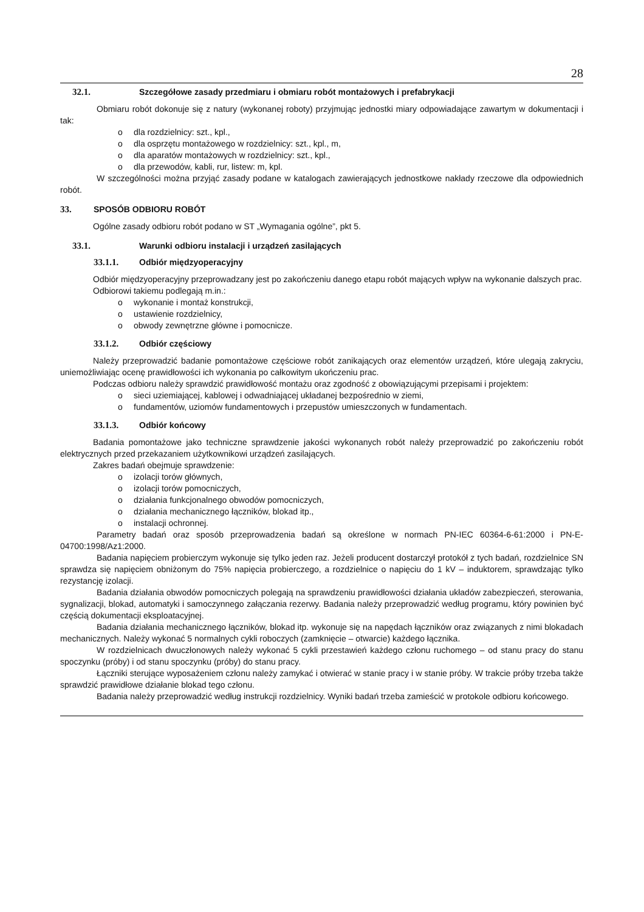28
32.1. Szczegółowe zasady przedmiaru i obmiaru robót montażowych i prefabrykacji
Obmiaru robót dokonuje się z natury (wykonanej roboty) przyjmując jednostki miary odpowiadające zawartym w dokumentacji i tak:
o dla rozdzielnicy: szt., kpl.,
o dla osprzętu montażowego w rozdzielnicy: szt., kpl., m,
o dla aparatów montażowych w rozdzielnicy: szt., kpl.,
o dla przewodów, kabli, rur, listew: m, kpl.
W szczególności można przyjąć zasady podane w katalogach zawierających jednostkowe nakłady rzeczowe dla odpowiednich robót.
33. SPOSÓB ODBIORU ROBÓT
Ogólne zasady odbioru robót podano w ST „Wymagania ogólne”, pkt 5.
33.1. Warunki odbioru instalacji i urządzeń zasilających
33.1.1. Odbiór międzyoperacyjny
Odbiór międzyoperacyjny przeprowadzany jest po zakończeniu danego etapu robót mających wpływ na wykonanie dalszych prac.
Odbiorowi takiemu podlegają m.in.:
o wykonanie i montaż konstrukcji,
o ustawienie rozdzielnicy,
o obwody zewnętrzne główne i pomocnicze.
33.1.2. Odbiór częściowy
Należy przeprowadzić badanie pomontażowe częściowe robót zanikających oraz elementów urządzeń, które ulegają zakryciu, uniemożliwiając ocenę prawidłowości ich wykonania po całkowitym ukończeniu prac.
Podczas odbioru należy sprawdzić prawidłowość montażu oraz zgodność z obowiązującymi przepisami i projektem:
o sieci uziemiającej, kablowej i odwadniającej układanej bezpośrednio w ziemi,
o fundamentów, uziomów fundamentowych i przepustów umieszczonych w fundamentach.
33.1.3. Odbiór końcowy
Badania pomontażowe jako techniczne sprawdzenie jakości wykonanych robót należy przeprowadzić po zakończeniu robót elektrycznych przed przekazaniem użytkownikowi urządzeń zasilających.
Zakres badań obejmuje sprawdzenie:
o izolacji torów głównych,
o izolacji torów pomocniczych,
o działania funkcjonalnego obwodów pomocniczych,
o działania mechanicznego łączników, blokad itp.,
o instalacji ochronnej.
Parametry badań oraz sposób przeprowadzenia badań są określone w normach PN-IEC 60364-6-61:2000 i PN-E-04700:1998/Az1:2000.
Badania napięciem probierczym wykonuje się tylko jeden raz. Jeżeli producent dostarczył protokół z tych badań, rozdzielnice SN sprawdza się napięciem obniżonym do 75% napięcia probierczego, a rozdzielnice o napięciu do 1 kV – induktorem, sprawdzając tylko rezystancję izolacji.
Badania działania obwodów pomocniczych polegają na sprawdzeniu prawidłowości działania układów zabezpieczeń, sterowania, sygnalizacji, blokad, automatyki i samoczynnego załączania rezerwy. Badania należy przeprowadzić według programu, który powinien być częścią dokumentacji eksploatacyjnej.
Badania działania mechanicznego łączników, blokad itp. wykonuje się na napędach łączników oraz związanych z nimi blokadach mechanicznych. Należy wykonać 5 normalnych cykli roboczych (zamknięcie – otwarcie) każdego łącznika.
W rozdzielnicach dwuczłonowych należy wykonać 5 cykli przestawień każdego członu ruchomego – od stanu pracy do stanu spoczynku (próby) i od stanu spoczynku (próby) do stanu pracy.
Łączniki sterujące wyposażeniem członu należy zamykać i otwierać w stanie pracy i w stanie próby. W trakcie próby trzeba także sprawdzić prawidłowe działanie blokad tego członu.
Badania należy przeprowadzić według instrukcji rozdzielnicy. Wyniki badań trzeba zamieścić w protokole odbioru końcowego.